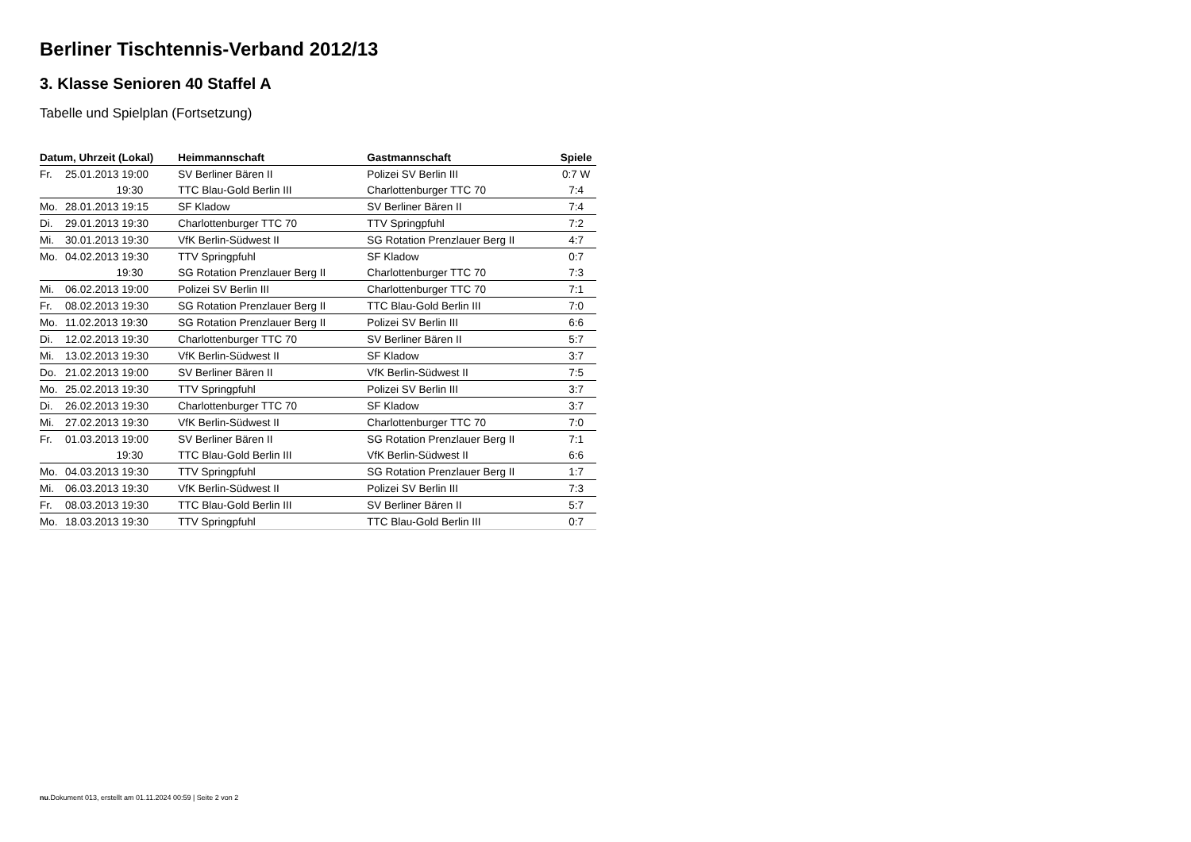Berliner Tischtennis-Verband 2012/13
3. Klasse Senioren 40 Staffel A
Tabelle und Spielplan (Fortsetzung)
| Datum, Uhrzeit (Lokal) | | Heimmannschaft | Gastmannschaft | Spiele |
| --- | --- | --- | --- | --- |
| Fr. | 25.01.2013 19:00 | SV Berliner Bären II | Polizei SV Berlin III | 0:7 W |
| | 19:30 | TTC Blau-Gold Berlin III | Charlottenburger TTC 70 | 7:4 |
| Mo. | 28.01.2013 19:15 | SF Kladow | SV Berliner Bären II | 7:4 |
| Di. | 29.01.2013 19:30 | Charlottenburger TTC 70 | TTV Springpfuhl | 7:2 |
| Mi. | 30.01.2013 19:30 | VfK Berlin-Südwest II | SG Rotation Prenzlauer Berg II | 4:7 |
| Mo. | 04.02.2013 19:30 | TTV Springpfuhl | SF Kladow | 0:7 |
| | 19:30 | SG Rotation Prenzlauer Berg II | Charlottenburger TTC 70 | 7:3 |
| Mi. | 06.02.2013 19:00 | Polizei SV Berlin III | Charlottenburger TTC 70 | 7:1 |
| Fr. | 08.02.2013 19:30 | SG Rotation Prenzlauer Berg II | TTC Blau-Gold Berlin III | 7:0 |
| Mo. | 11.02.2013 19:30 | SG Rotation Prenzlauer Berg II | Polizei SV Berlin III | 6:6 |
| Di. | 12.02.2013 19:30 | Charlottenburger TTC 70 | SV Berliner Bären II | 5:7 |
| Mi. | 13.02.2013 19:30 | VfK Berlin-Südwest II | SF Kladow | 3:7 |
| Do. | 21.02.2013 19:00 | SV Berliner Bären II | VfK Berlin-Südwest II | 7:5 |
| Mo. | 25.02.2013 19:30 | TTV Springpfuhl | Polizei SV Berlin III | 3:7 |
| Di. | 26.02.2013 19:30 | Charlottenburger TTC 70 | SF Kladow | 3:7 |
| Mi. | 27.02.2013 19:30 | VfK Berlin-Südwest II | Charlottenburger TTC 70 | 7:0 |
| Fr. | 01.03.2013 19:00 | SV Berliner Bären II | SG Rotation Prenzlauer Berg II | 7:1 |
| | 19:30 | TTC Blau-Gold Berlin III | VfK Berlin-Südwest II | 6:6 |
| Mo. | 04.03.2013 19:30 | TTV Springpfuhl | SG Rotation Prenzlauer Berg II | 1:7 |
| Mi. | 06.03.2013 19:30 | VfK Berlin-Südwest II | Polizei SV Berlin III | 7:3 |
| Fr. | 08.03.2013 19:30 | TTC Blau-Gold Berlin III | SV Berliner Bären II | 5:7 |
| Mo. | 18.03.2013 19:30 | TTV Springpfuhl | TTC Blau-Gold Berlin III | 0:7 |
nu.Dokument 013, erstellt am 01.11.2024 00:59 | Seite 2 von 2